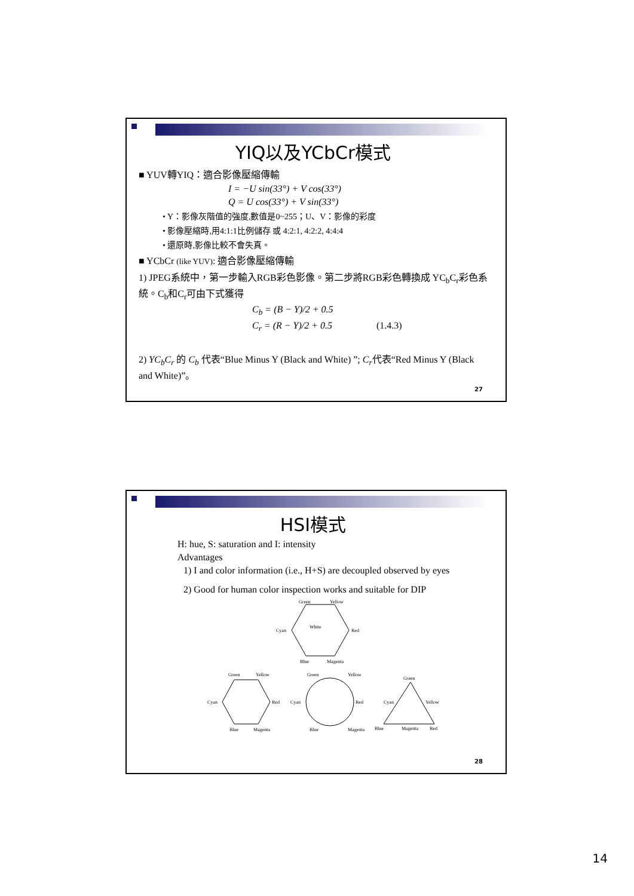YIQ以及YCbCr模式
■ YUV轉YIQ：適合影像壓縮傳輸
I = −U sin(33°) + V cos(33°)
Q = U cos(33°) + V sin(33°)
• Y：影像灰階值的強度,數值是0~255；U、V：影像的彩度
• 影像壓縮時,用4:1:1比例儲存 或 4:2:1, 4:2:2, 4:4:4
• 還原時,影像比較不會失真。
■ YCbCr (like YUV): 適合影像壓縮傳輸
1) JPEG系統中，第一步輸入RGB彩色影像。第二步將RGB彩色轉換成 YC<sub>b</sub>C<sub>r</sub>彩色系統。C<sub>b</sub>和C<sub>r</sub>可由下式獲得
C<sub>b</sub> = (B − Y)/2 + 0.5
C<sub>r</sub> = (R − Y)/2 + 0.5 (1.4.3)
2) YC<sub>b</sub>C<sub>r</sub> 的 C<sub>b</sub> 代表“Blue Minus Y (Black and White) ”; C<sub>r</sub>代表“Red Minus Y (Black and White)”。
27
HSI模式
H: hue, S: saturation and I: intensity
Advantages
1) I and color information (i.e., H+S) are decoupled observed by eyes
2) Good for human color inspection works and suitable for DIP
Green
Yellow
Cyan
Red
Blue
Magenta
White
Green
Yellow
Cyan
Red
Blue
Magenta
Green
Yellow
Cyan
Red
Blue
Magenta
Green
Cyan
Yellow
Blue
Magenta
Red
28
14